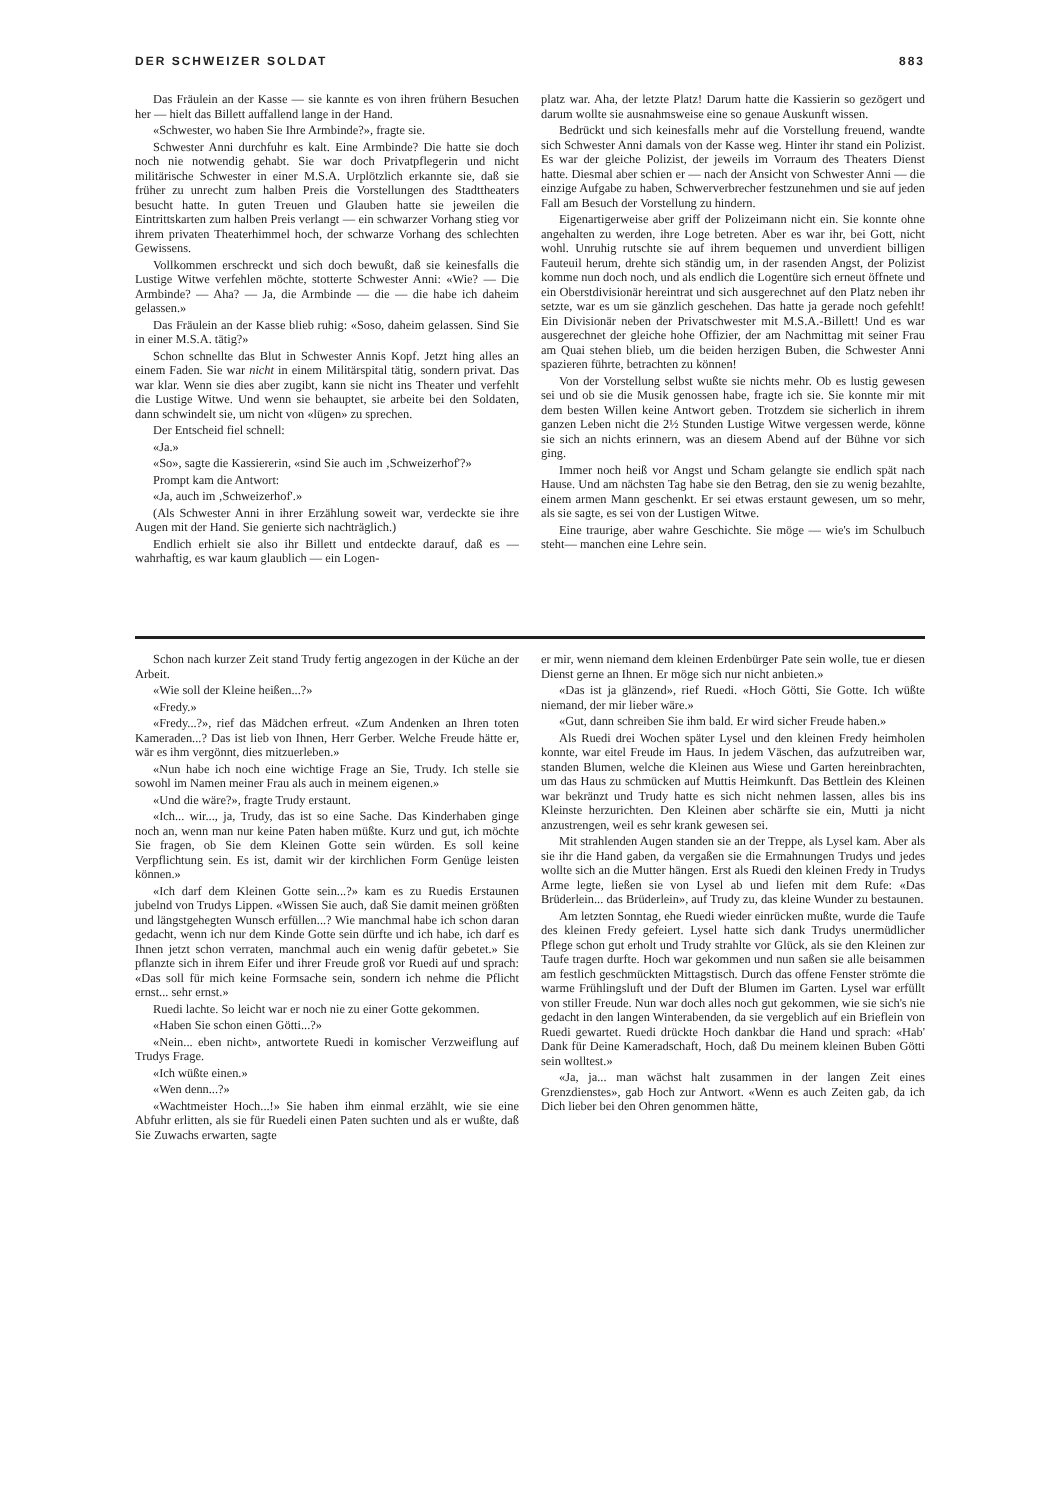DER SCHWEIZER SOLDAT 883
Das Fräulein an der Kasse — sie kannte es von ihren frühern Besuchen her — hielt das Billett auffallend lange in der Hand.
«Schwester, wo haben Sie Ihre Armbinde?», fragte sie.
Schwester Anni durchfuhr es kalt. Eine Armbinde? Die hatte sie doch noch nie notwendig gehabt. Sie war doch Privatpflegerin und nicht militärische Schwester in einer M.S.A. Urplötzlich erkannte sie, daß sie früher zu unrecht zum halben Preis die Vorstellungen des Stadttheaters besucht hatte. In guten Treuen und Glauben hatte sie jeweilen die Eintrittskarten zum halben Preis verlangt — ein schwarzer Vorhang stieg vor ihrem privaten Theaterhimmel hoch, der schwarze Vorhang des schlechten Gewissens.
Vollkommen erschreckt und sich doch bewußt, daß sie keinesfalls die Lustige Witwe verfehlen möchte, stotterte Schwester Anni: «Wie? — Die Armbinde? — Aha? — Ja, die Armbinde — die — die habe ich daheim gelassen.»
Das Fräulein an der Kasse blieb ruhig: «Soso, daheim gelassen. Sind Sie in einer M.S.A. tätig?»
Schon schnellte das Blut in Schwester Annis Kopf. Jetzt hing alles an einem Faden. Sie war nicht in einem Militärspital tätig, sondern privat. Das war klar. Wenn sie dies aber zugibt, kann sie nicht ins Theater und verfehlt die Lustige Witwe. Und wenn sie behauptet, sie arbeite bei den Soldaten, dann schwindelt sie, um nicht von «lügen» zu sprechen.
Der Entscheid fiel schnell:
«Ja.»
«So», sagte die Kassiererin, «sind Sie auch im ‚Schweizerhof'?»
Prompt kam die Antwort:
«Ja, auch im ‚Schweizerhof'.»
(Als Schwester Anni in ihrer Erzählung soweit war, verdeckte sie ihre Augen mit der Hand. Sie genierte sich nachträglich.)
Endlich erhielt sie also ihr Billett und entdeckte darauf, daß es — wahrhaftig, es war kaum glaublich — ein Logen-
platz war. Aha, der letzte Platz! Darum hatte die Kassierin so gezögert und darum wollte sie ausnahmsweise eine so genaue Auskunft wissen.
Bedrückt und sich keinesfalls mehr auf die Vorstellung freuend, wandte sich Schwester Anni damals von der Kasse weg. Hinter ihr stand ein Polizist. Es war der gleiche Polizist, der jeweils im Vorraum des Theaters Dienst hatte. Diesmal aber schien er — nach der Ansicht von Schwester Anni — die einzige Aufgabe zu haben, Schwerverbrecher festzunehmen und sie auf jeden Fall am Besuch der Vorstellung zu hindern.
Eigenartigerweise aber griff der Polizeimann nicht ein. Sie konnte ohne angehalten zu werden, ihre Loge betreten. Aber es war ihr, bei Gott, nicht wohl. Unruhig rutschte sie auf ihrem bequemen und unverdient billigen Fauteuil herum, drehte sich ständig um, in der rasenden Angst, der Polizist komme nun doch noch, und als endlich die Logentüre sich erneut öffnete und ein Oberstdivisionär hereintrat und sich ausgerechnet auf den Platz neben ihr setzte, war es um sie gänzlich geschehen. Das hatte ja gerade noch gefehlt! Ein Divisionär neben der Privatschwester mit M.S.A.-Billett! Und es war ausgerechnet der gleiche hohe Offizier, der am Nachmittag mit seiner Frau am Quai stehen blieb, um die beiden herzigen Buben, die Schwester Anni spazieren führte, betrachten zu können!
Von der Vorstellung selbst wußte sie nichts mehr. Ob es lustig gewesen sei und ob sie die Musik genossen habe, fragte ich sie. Sie konnte mir mit dem besten Willen keine Antwort geben. Trotzdem sie sicherlich in ihrem ganzen Leben nicht die 2½ Stunden Lustige Witwe vergessen werde, könne sie sich an nichts erinnern, was an diesem Abend auf der Bühne vor sich ging.
Immer noch heiß vor Angst und Scham gelangte sie endlich spät nach Hause. Und am nächsten Tag habe sie den Betrag, den sie zu wenig bezahlte, einem armen Mann geschenkt. Er sei etwas erstaunt gewesen, um so mehr, als sie sagte, es sei von der Lustigen Witwe.
Eine traurige, aber wahre Geschichte. Sie möge — wie's im Schulbuch steht— manchen eine Lehre sein.
Schon nach kurzer Zeit stand Trudy fertig angezogen in der Küche an der Arbeit.
«Wie soll der Kleine heißen...?»
«Fredy.»
«Fredy...?», rief das Mädchen erfreut. «Zum Andenken an Ihren toten Kameraden...? Das ist lieb von Ihnen, Herr Gerber. Welche Freude hätte er, wär es ihm vergönnt, dies mitzuerleben.»
«Nun habe ich noch eine wichtige Frage an Sie, Trudy. Ich stelle sie sowohl im Namen meiner Frau als auch in meinem eigenen.»
«Und die wäre?», fragte Trudy erstaunt.
«Ich... wir..., ja, Trudy, das ist so eine Sache. Das Kinderhaben ginge noch an, wenn man nur keine Paten haben müßte. Kurz und gut, ich möchte Sie fragen, ob Sie dem Kleinen Gotte sein würden. Es soll keine Verpflichtung sein. Es ist, damit wir der kirchlichen Form Genüge leisten können.»
«Ich darf dem Kleinen Gotte sein...?» kam es zu Ruedis Erstaunen jubelnd von Trudys Lippen. «Wissen Sie auch, daß Sie damit meinen größten und längstgehegten Wunsch erfüllen...? Wie manchmal habe ich schon daran gedacht, wenn ich nur dem Kinde Gotte sein dürfte und ich habe, ich darf es Ihnen jetzt schon verraten, manchmal auch ein wenig dafür gebetet.» Sie pflanzte sich in ihrem Eifer und ihrer Freude groß vor Ruedi auf und sprach: «Das soll für mich keine Formsache sein, sondern ich nehme die Pflicht ernst... sehr ernst.»
Ruedi lachte. So leicht war er noch nie zu einer Gotte gekommen.
«Haben Sie schon einen Götti...?»
«Nein... eben nicht», antwortete Ruedi in komischer Verzweiflung auf Trudys Frage.
«Ich wüßte einen.»
«Wen denn...?»
«Wachtmeister Hoch...!» Sie haben ihm einmal erzählt, wie sie eine Abfuhr erlitten, als sie für Ruedeli einen Paten suchten und als er wußte, daß Sie Zuwachs erwarten, sagte
er mir, wenn niemand dem kleinen Erdenbürger Pate sein wolle, tue er diesen Dienst gerne an Ihnen. Er möge sich nur nicht anbieten.»
«Das ist ja glänzend», rief Ruedi. «Hoch Götti, Sie Gotte. Ich wüßte niemand, der mir lieber wäre.»
«Gut, dann schreiben Sie ihm bald. Er wird sicher Freude haben.»
Als Ruedi drei Wochen später Lysel und den kleinen Fredy heimholen konnte, war eitel Freude im Haus. In jedem Väschen, das aufzutreiben war, standen Blumen, welche die Kleinen aus Wiese und Garten hereinbrachten, um das Haus zu schmücken auf Muttis Heimkunft. Das Bettlein des Kleinen war bekränzt und Trudy hatte es sich nicht nehmen lassen, alles bis ins Kleinste herzurichten. Den Kleinen aber schärfte sie ein, Mutti ja nicht anzustrengen, weil es sehr krank gewesen sei.
Mit strahlenden Augen standen sie an der Treppe, als Lysel kam. Aber als sie ihr die Hand gaben, da vergaßen sie die Ermahnungen Trudys und jedes wollte sich an die Mutter hängen. Erst als Ruedi den kleinen Fredy in Trudys Arme legte, ließen sie von Lysel ab und liefen mit dem Rufe: «Das Brüderlein... das Brüderlein», auf Trudy zu, das kleine Wunder zu bestaunen.
Am letzten Sonntag, ehe Ruedi wieder einrücken mußte, wurde die Taufe des kleinen Fredy gefeiert. Lysel hatte sich dank Trudys unermüdlicher Pflege schon gut erholt und Trudy strahlte vor Glück, als sie den Kleinen zur Taufe tragen durfte. Hoch war gekommen und nun saßen sie alle beisammen am festlich geschmückten Mittagstisch. Durch das offene Fenster strömte die warme Frühlingsluft und der Duft der Blumen im Garten. Lysel war erfüllt von stiller Freude. Nun war doch alles noch gut gekommen, wie sie sich's nie gedacht in den langen Winterabenden, da sie vergeblich auf ein Brieflein von Ruedi gewartet. Ruedi drückte Hoch dankbar die Hand und sprach: «Hab' Dank für Deine Kameradschaft, Hoch, daß Du meinem kleinen Buben Götti sein wolltest.»
«Ja, ja... man wächst halt zusammen in der langen Zeit eines Grenzdienstes», gab Hoch zur Antwort. «Wenn es auch Zeiten gab, da ich Dich lieber bei den Ohren genommen hätte,